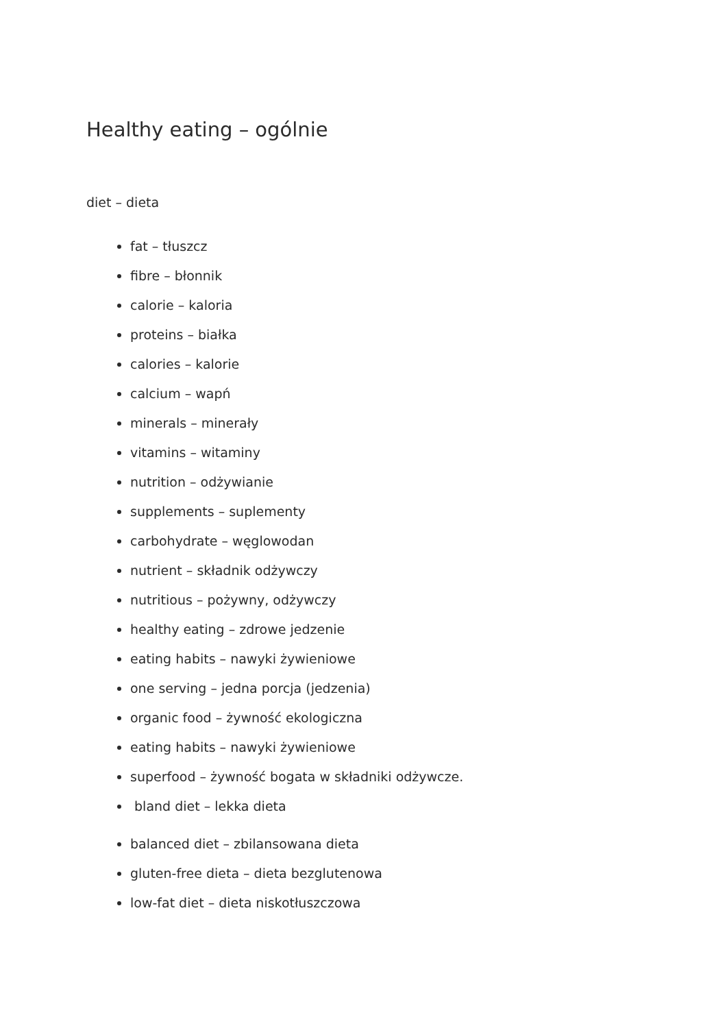Healthy eating – ogólnie
diet – dieta
fat – tłuszcz
fibre – błonnik
calorie – kaloria
proteins – białka
calories – kalorie
calcium – wapń
minerals – minerały
vitamins – witaminy
nutrition – odżywianie
supplements – suplementy
carbohydrate – węglowodan
nutrient – składnik odżywczy
nutritious – pożywny, odżywczy
healthy eating – zdrowe jedzenie
eating habits – nawyki żywieniowe
one serving – jedna porcja (jedzenia)
organic food – żywność ekologiczna
eating habits – nawyki żywieniowe
superfood – żywność bogata w składniki odżywcze.
bland diet – lekka dieta
balanced diet – zbilansowana dieta
gluten-free dieta – dieta bezglutenowa
low-fat diet – dieta niskotłuszczowa